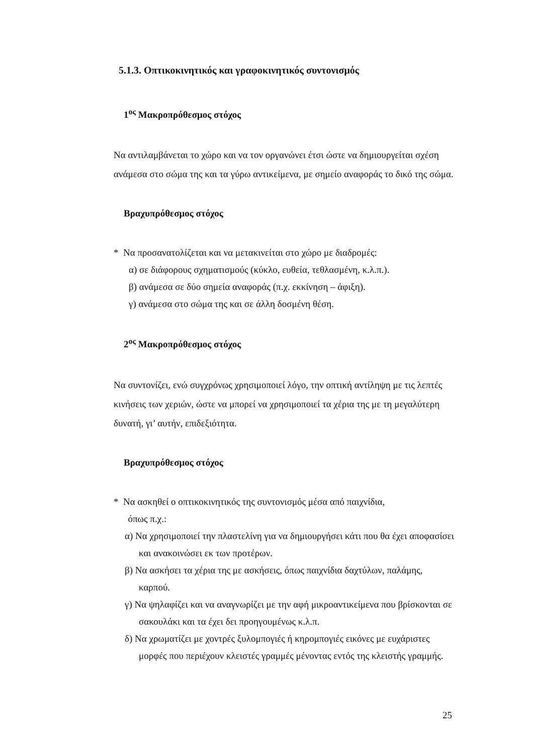5.1.3. Οπτικοκινητικός και γραφοκινητικός συντονισμός
1<sup>ος</sup> Μακροπρόθεσμος στόχος
Να αντιλαμβάνεται το χώρο και να τον οργανώνει έτσι ώστε να δημιουργείται σχέση ανάμεσα στο σώμα της και τα γύρω αντικείμενα, με σημείο αναφοράς το δικό της σώμα.
Βραχυπρόθεσμος στόχος
* Να προσανατολίζεται και να μετακινείται στο χώρο με διαδρομές:
α) σε διάφορους σχηματισμούς (κύκλο, ευθεία, τεθλασμένη, κ.λ.π.).
β) ανάμεσα σε δύο σημεία αναφοράς (π.χ. εκκίνηση – άφιξη).
γ) ανάμεσα στο σώμα της και σε άλλη δοσμένη θέση.
2<sup>ος</sup> Μακροπρόθεσμος στόχος
Να συντονίζει, ενώ συγχρόνως χρησιμοποιεί λόγο, την οπτική αντίληψη με τις λεπτές κινήσεις των χεριών, ώστε να μπορεί να χρησιμοποιεί τα χέρια της με τη μεγαλύτερη δυνατή, γι’ αυτήν, επιδεξιότητα.
Βραχυπρόθεσμος στόχος
* Να ασκηθεί ο οπτικοκινητικός της συντονισμός μέσα από παιχνίδια,
όπως π.χ.:
α) Να χρησιμοποιεί την πλαστελίνη για να δημιουργήσει κάτι που θα έχει αποφασίσει και ανακοινώσει εκ των προτέρων.
β) Να ασκήσει τα χέρια της με ασκήσεις, όπως παιχνίδια δαχτύλων, παλάμης, καρπού.
γ) Να ψηλαφίζει και να αναγνωρίζει με την αφή μικροαντικείμενα που βρίσκονται σε σακουλάκι και τα έχει δει προηγουμένως κ.λ.π.
δ) Να χρωματίζει με χοντρές ξυλομπογιές ή κηρομπογιές εικόνες με ευχάριστες μορφές που περιέχουν κλειστές γραμμές μένοντας εντός της κλειστής γραμμής.
25